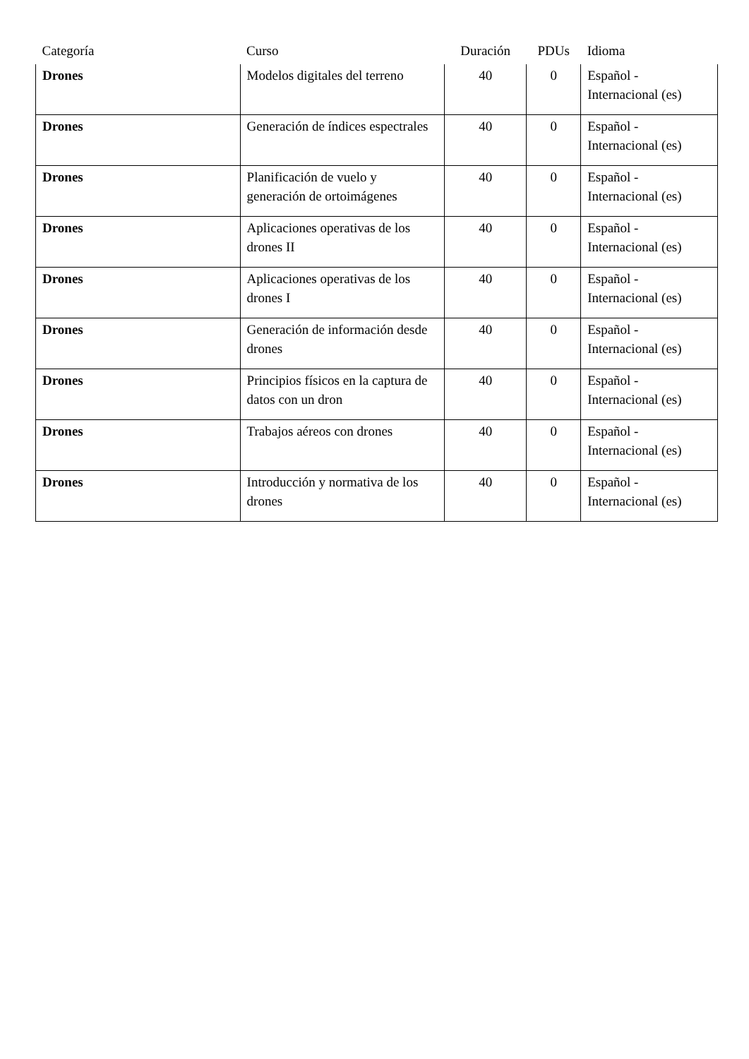| Categoría | Curso | Duración | PDUs | Idioma |
| --- | --- | --- | --- | --- |
| Drones | Modelos digitales del terreno | 40 | 0 | Español - Internacional (es) |
| Drones | Generación de índices espectrales | 40 | 0 | Español - Internacional (es) |
| Drones | Planificación de vuelo y generación de ortoimágenes | 40 | 0 | Español - Internacional (es) |
| Drones | Aplicaciones operativas de los drones II | 40 | 0 | Español - Internacional (es) |
| Drones | Aplicaciones operativas de los drones I | 40 | 0 | Español - Internacional (es) |
| Drones | Generación de información desde drones | 40 | 0 | Español - Internacional (es) |
| Drones | Principios físicos en la captura de datos con un dron | 40 | 0 | Español - Internacional (es) |
| Drones | Trabajos aéreos con drones | 40 | 0 | Español - Internacional (es) |
| Drones | Introducción y normativa de los drones | 40 | 0 | Español - Internacional (es) |